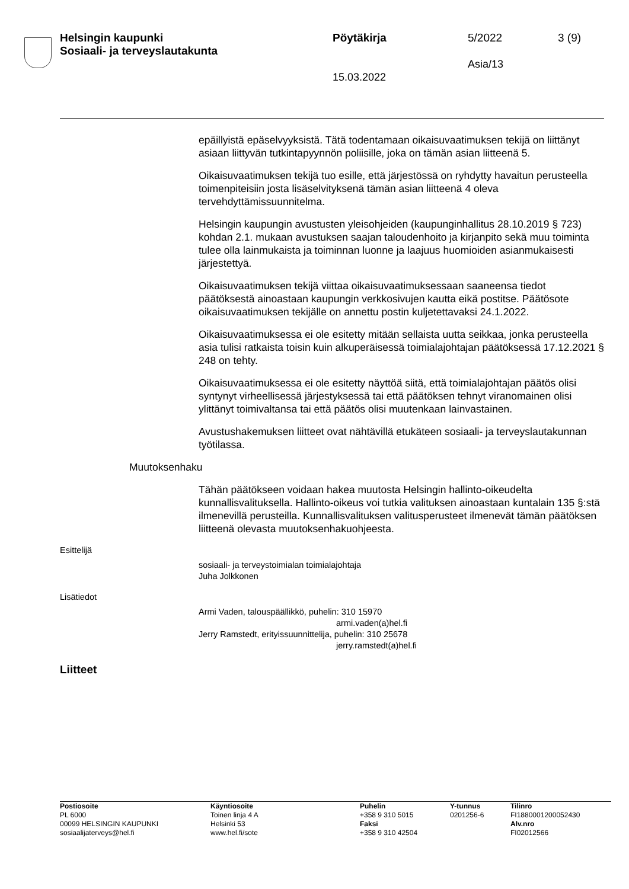Helsingin kaupunki
Sosiaali- ja terveyslautakunta
Pöytäkirja
15.03.2022
5/2022
Asia/13
3 (9)
epäillyistä epäselvyyksistä. Tätä todentamaan oikaisuvaatimuksen tekijä on liittänyt asiaan liittyvän tutkintapyynnön poliisille, joka on tämän asian liitteenä 5.
Oikaisuvaatimuksen tekijä tuo esille, että järjestössä on ryhdytty havaitun perusteella toimenpiteisiin josta lisäselvityksenä tämän asian liitteenä 4 oleva tervehdyttämissuunnitelma.
Helsingin kaupungin avustusten yleisohjeiden (kaupunginhallitus 28.10.2019 § 723) kohdan 2.1. mukaan avustuksen saajan taloudenhoito ja kirjanpito sekä muu toiminta tulee olla lainmukaista ja toiminnan luonne ja laajuus huomioiden asianmukaisesti järjestettyä.
Oikaisuvaatimuksen tekijä viittaa oikaisuvaatimuksessaan saaneensa tiedot päätöksestä ainoastaan kaupungin verkkosivujen kautta eikä postitse. Päätösote oikaisuvaatimuksen tekijälle on annettu postin kuljetettavaksi 24.1.2022.
Oikaisuvaatimuksessa ei ole esitetty mitään sellaista uutta seikkaa, jonka perusteella asia tulisi ratkaista toisin kuin alkuperäisessä toimialajohtajan päätöksessä 17.12.2021 § 248 on tehty.
Oikaisuvaatimuksessa ei ole esitetty näyttöä siitä, että toimialajohtajan päätös olisi syntynyt virheellisessä järjestyksessä tai että päätöksen tehnyt viranomainen olisi ylittänyt toimivaltansa tai että päätös olisi muutenkaan lainvastainen.
Avustushakemuksen liitteet ovat nähtävillä etukäteen sosiaali- ja terveyslautakunnan työtilassa.
Muutoksenhaku
Tähän päätökseen voidaan hakea muutosta Helsingin hallinto-oikeudelta kunnallisvalituksella. Hallinto-oikeus voi tutkia valituksen ainoastaan kuntalain 135 §:stä ilmenevillä perusteilla. Kunnallisvalituksen valitusperusteet ilmenevät tämän päätöksen liitteenä olevasta muutoksenhakuohjeesta.
Esittelijä
sosiaali- ja terveystoimialan toimialajohtaja
Juha Jolkkonen
Lisätiedot
Armi Vaden, talouspäällikkö, puhelin: 310 15970
armi.vaden(a)hel.fi
Jerry Ramstedt, erityissuunnittelija, puhelin: 310 25678
jerry.ramstedt(a)hel.fi
Liitteet
Postiosoite
PL 6000
00099 HELSINGIN KAUPUNKI
sosiaalijaterveys@hel.fi
Käyntiosoite
Toinen linja 4 A
Helsinki 53
www.hel.fi/sote
Puhelin
+358 9 310 5015
Faksi
+358 9 310 42504
Y-tunnus
0201256-6
Tilinro
FI1880001200052430
Alv.nro
FI02012566